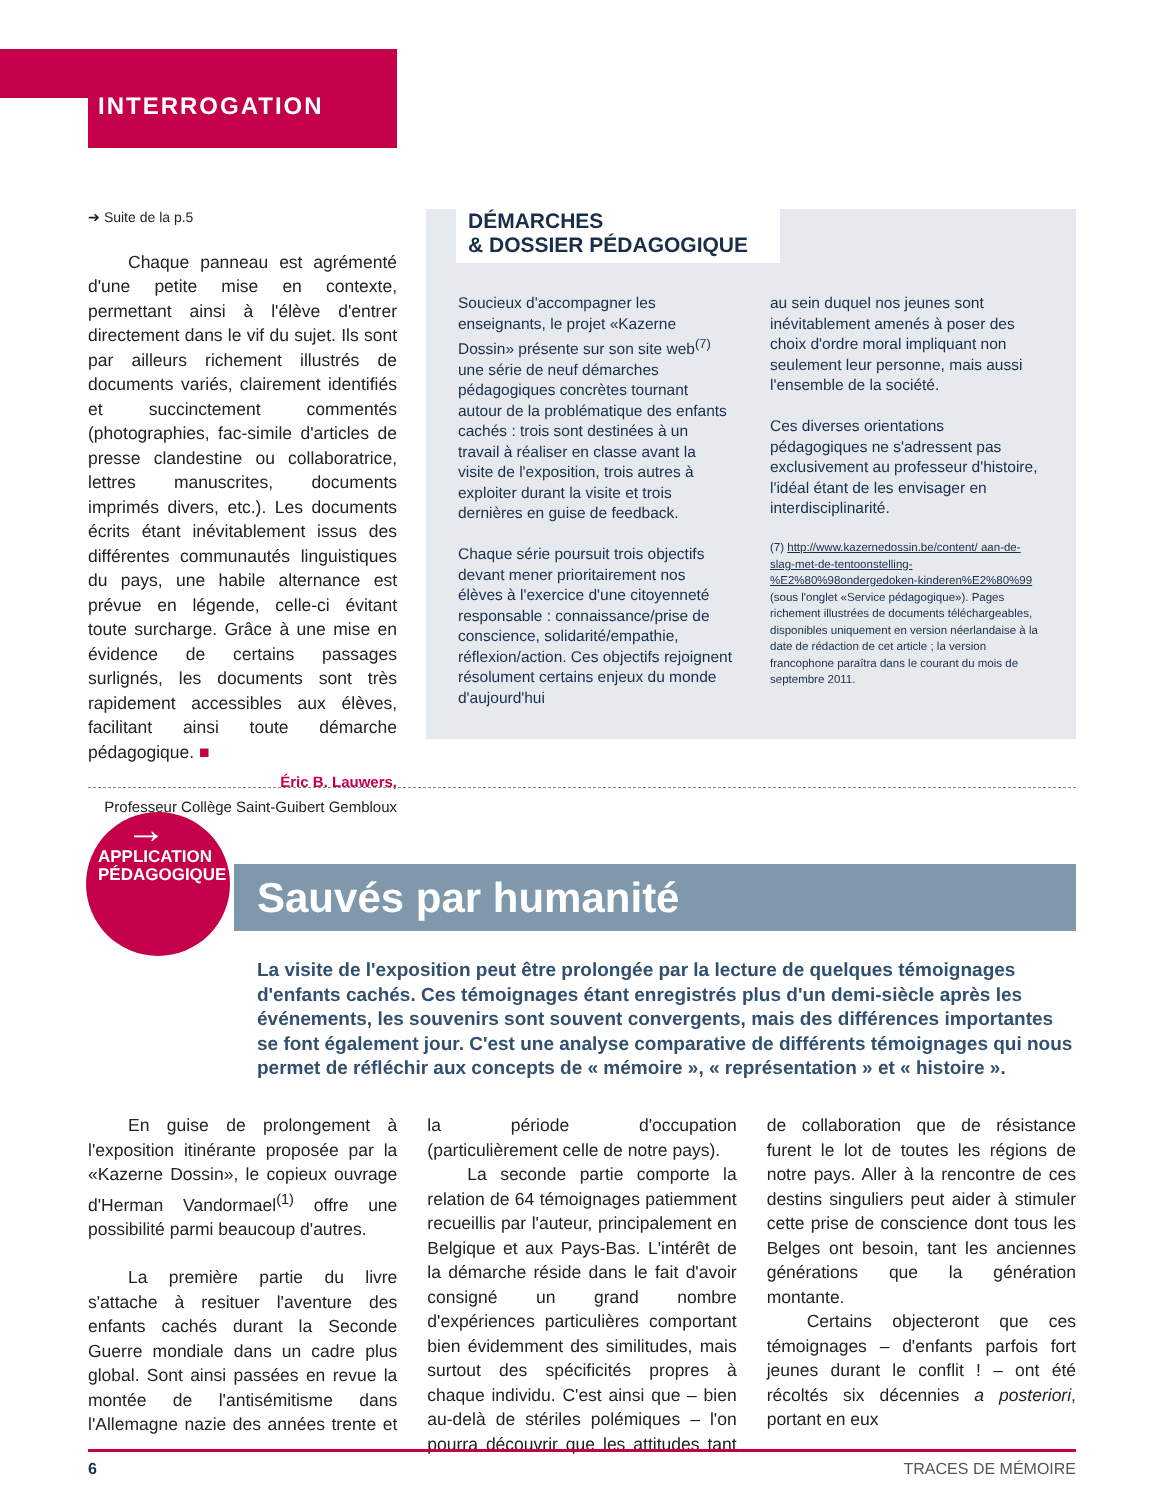INTERROGATION
➔ Suite de la p.5
Chaque panneau est agrémenté d'une petite mise en contexte, permettant ainsi à l'élève d'entrer directement dans le vif du sujet. Ils sont par ailleurs richement illustrés de documents variés, clairement identifiés et succinctement commentés (photographies, fac-simile d'articles de presse clandestine ou collaboratrice, lettres manuscrites, documents imprimés divers, etc.). Les documents écrits étant inévitablement issus des différentes communautés linguistiques du pays, une habile alternance est prévue en légende, celle-ci évitant toute surcharge. Grâce à une mise en évidence de certains passages surlignés, les documents sont très rapidement accessibles aux élèves, facilitant ainsi toute démarche pédagogique. ■
Éric B. Lauwers,
Professeur Collège Saint-Guibert Gembloux
DÉMARCHES
& DOSSIER PÉDAGOGIQUE
Soucieux d'accompagner les enseignants, le projet «Kazerne Dossin» présente sur son site web<sup>(7)</sup> une série de neuf démarches pédagogiques concrètes tournant autour de la problématique des enfants cachés : trois sont destinées à un travail à réaliser en classe avant la visite de l'exposition, trois autres à exploiter durant la visite et trois dernières en guise de feedback.
Chaque série poursuit trois objectifs devant mener prioritairement nos élèves à l'exercice d'une citoyenneté responsable : connaissance/prise de conscience, solidarité/empathie, réflexion/action. Ces objectifs rejoignent résolument certains enjeux du monde d'aujourd'hui
au sein duquel nos jeunes sont inévitablement amenés à poser des choix d'ordre moral impliquant non seulement leur personne, mais aussi l'ensemble de la société.
Ces diverses orientations pédagogiques ne s'adressent pas exclusivement au professeur d'histoire, l'idéal étant de les envisager en interdisciplinarité.
(7) http://www.kazernedossin.be/content/ aan-de-slag-met-de-tentoonstelling- %E2%80%98ondergedoken-kinderen%E2%80%99 (sous l'onglet «Service pédagogique»). Pages richement illustrées de documents téléchargeables, disponibles uniquement en version néerlandaise à la date de rédaction de cet article ; la version francophone paraîtra dans le courant du mois de septembre 2011.
→
APPLICATION
PÉDAGOGIQUE
Sauvés par humanité
La visite de l'exposition peut être prolongée par la lecture de quelques témoignages d'enfants cachés. Ces témoignages étant enregistrés plus d'un demi-siècle après les événements, les souvenirs sont souvent convergents, mais des différences importantes se font également jour. C'est une analyse comparative de différents témoignages qui nous permet de réfléchir aux concepts de « mémoire », « représentation » et « histoire ».
En guise de prolongement à l'exposition itinérante proposée par la «Kazerne Dossin», le copieux ouvrage d'Herman Vandormael<sup>(1)</sup> offre une possibilité parmi beaucoup d'autres.
La première partie du livre s'attache à resituer l'aventure des enfants cachés durant la Seconde Guerre mondiale dans un cadre plus global. Sont ainsi passées en revue la montée de l'antisémitisme dans l'Allemagne nazie des années trente et la période d'occupation (particulièrement celle de notre pays).
La seconde partie comporte la relation de 64 témoignages patiemment recueillis par l'auteur, principalement en Belgique et aux Pays-Bas. L'intérêt de la démarche réside dans le fait d'avoir consigné un grand nombre d'expériences particulières comportant bien évidemment des similitudes, mais surtout des spécificités propres à chaque individu. C'est ainsi que – bien au-delà de stériles polémiques – l'on pourra découvrir que les attitudes tant de collaboration que de résistance furent le lot de toutes les régions de notre pays. Aller à la rencontre de ces destins singuliers peut aider à stimuler cette prise de conscience dont tous les Belges ont besoin, tant les anciennes générations que la génération montante.
Certains objecteront que ces témoignages – d'enfants parfois fort jeunes durant le conflit ! – ont été récoltés six décennies a posteriori, portant en eux
6 TRACES DE MÉMOIRE